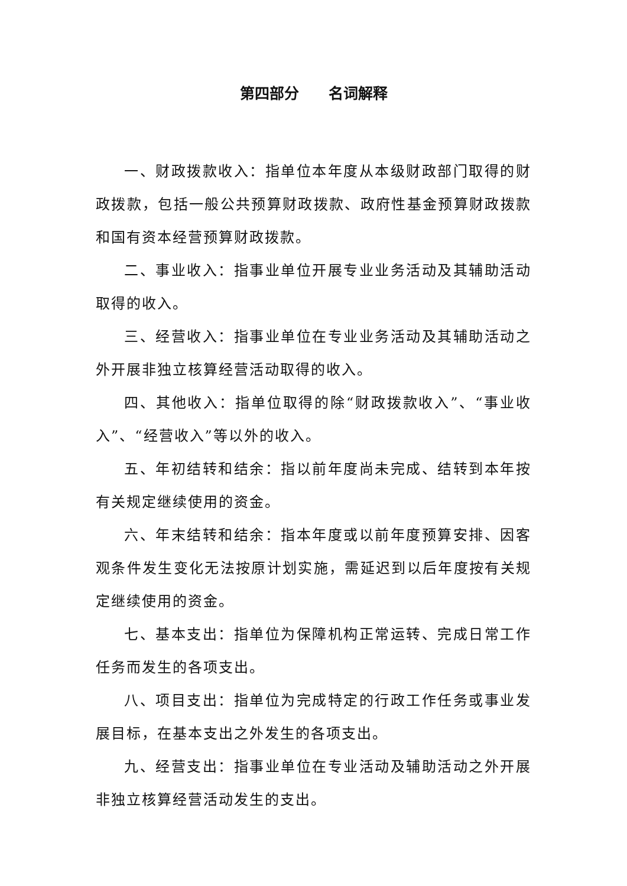第四部分　　名词解释
一、财政拨款收入：指单位本年度从本级财政部门取得的财政拨款，包括一般公共预算财政拨款、政府性基金预算财政拨款和国有资本经营预算财政拨款。
二、事业收入：指事业单位开展专业业务活动及其辅助活动取得的收入。
三、经营收入：指事业单位在专业业务活动及其辅助活动之外开展非独立核算经营活动取得的收入。
四、其他收入：指单位取得的除“财政拨款收入”、“事业收入”、“经营收入”等以外的收入。
五、年初结转和结余：指以前年度尚未完成、结转到本年按有关规定继续使用的资金。
六、年末结转和结余：指本年度或以前年度预算安排、因客观条件发生变化无法按原计划实施，需延迟到以后年度按有关规定继续使用的资金。
七、基本支出：指单位为保障机构正常运转、完成日常工作任务而发生的各项支出。
八、项目支出：指单位为完成特定的行政工作任务或事业发展目标，在基本支出之外发生的各项支出。
九、经营支出：指事业单位在专业活动及辅助活动之外开展非独立核算经营活动发生的支出。